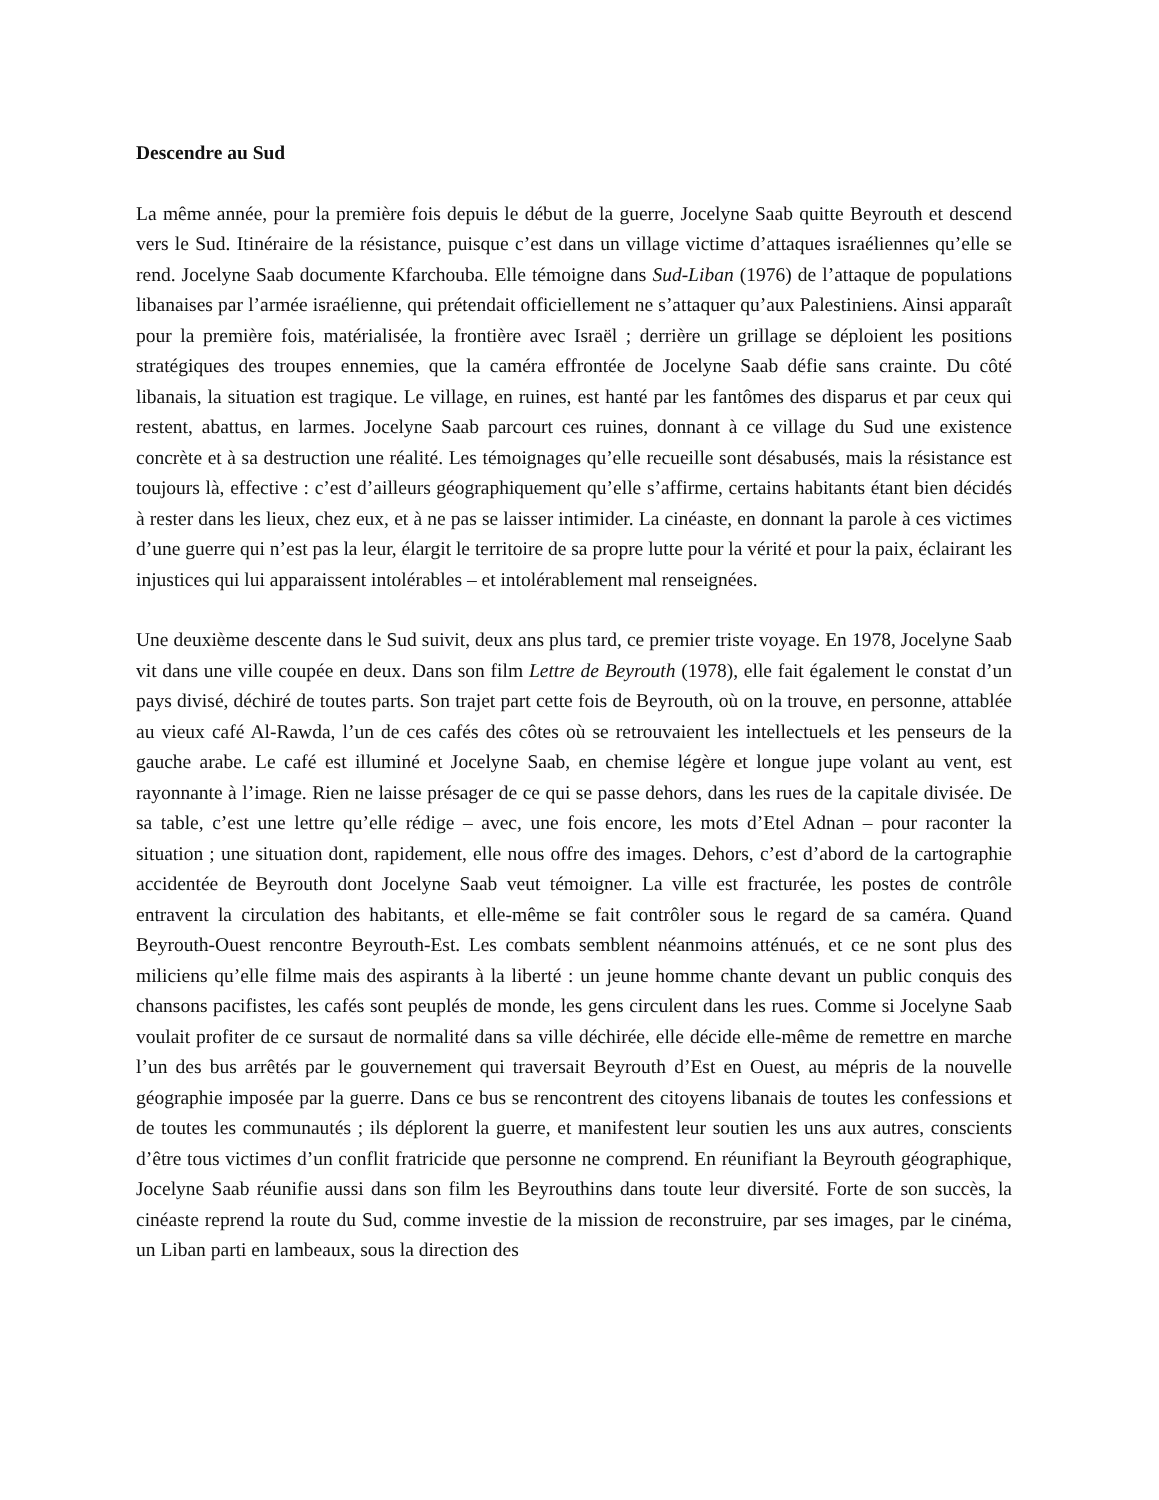Descendre au Sud
La même année, pour la première fois depuis le début de la guerre, Jocelyne Saab quitte Beyrouth et descend vers le Sud. Itinéraire de la résistance, puisque c’est dans un village victime d’attaques israéliennes qu’elle se rend. Jocelyne Saab documente Kfarchouba. Elle témoigne dans Sud-Liban (1976) de l’attaque de populations libanaises par l’armée israélienne, qui prétendait officiellement ne s’attaquer qu’aux Palestiniens. Ainsi apparaît pour la première fois, matérialisée, la frontière avec Israël ; derrière un grillage se déploient les positions stratégiques des troupes ennemies, que la caméra effrontée de Jocelyne Saab défie sans crainte. Du côté libanais, la situation est tragique. Le village, en ruines, est hanté par les fantômes des disparus et par ceux qui restent, abattus, en larmes. Jocelyne Saab parcourt ces ruines, donnant à ce village du Sud une existence concrète et à sa destruction une réalité. Les témoignages qu’elle recueille sont désabusés, mais la résistance est toujours là, effective : c’est d’ailleurs géographiquement qu’elle s’affirme, certains habitants étant bien décidés à rester dans les lieux, chez eux, et à ne pas se laisser intimider. La cinéaste, en donnant la parole à ces victimes d’une guerre qui n’est pas la leur, élargit le territoire de sa propre lutte pour la vérité et pour la paix, éclairant les injustices qui lui apparaissent intolérables – et intolérablement mal renseignées.
Une deuxième descente dans le Sud suivit, deux ans plus tard, ce premier triste voyage. En 1978, Jocelyne Saab vit dans une ville coupée en deux. Dans son film Lettre de Beyrouth (1978), elle fait également le constat d’un pays divisé, déchiré de toutes parts. Son trajet part cette fois de Beyrouth, où on la trouve, en personne, attablée au vieux café Al-Rawda, l’un de ces cafés des côtes où se retrouvaient les intellectuels et les penseurs de la gauche arabe. Le café est illuminé et Jocelyne Saab, en chemise légère et longue jupe volant au vent, est rayonnante à l’image. Rien ne laisse présager de ce qui se passe dehors, dans les rues de la capitale divisée. De sa table, c’est une lettre qu’elle rédige – avec, une fois encore, les mots d’Etel Adnan – pour raconter la situation ; une situation dont, rapidement, elle nous offre des images. Dehors, c’est d’abord de la cartographie accidentée de Beyrouth dont Jocelyne Saab veut témoigner. La ville est fracturée, les postes de contrôle entravent la circulation des habitants, et elle-même se fait contrôler sous le regard de sa caméra. Quand Beyrouth-Ouest rencontre Beyrouth-Est. Les combats semblent néanmoins atténués, et ce ne sont plus des miliciens qu’elle filme mais des aspirants à la liberté : un jeune homme chante devant un public conquis des chansons pacifistes, les cafés sont peuplés de monde, les gens circulent dans les rues. Comme si Jocelyne Saab voulait profiter de ce sursaut de normalité dans sa ville déchirée, elle décide elle-même de remettre en marche l’un des bus arrêtés par le gouvernement qui traversait Beyrouth d’Est en Ouest, au mépris de la nouvelle géographie imposée par la guerre. Dans ce bus se rencontrent des citoyens libanais de toutes les confessions et de toutes les communautés ; ils déplorent la guerre, et manifestent leur soutien les uns aux autres, conscients d’être tous victimes d’un conflit fratricide que personne ne comprend. En réunifiant la Beyrouth géographique, Jocelyne Saab réunifie aussi dans son film les Beyrouthins dans toute leur diversité. Forte de son succès, la cinéaste reprend la route du Sud, comme investie de la mission de reconstruire, par ses images, par le cinéma, un Liban parti en lambeaux, sous la direction des